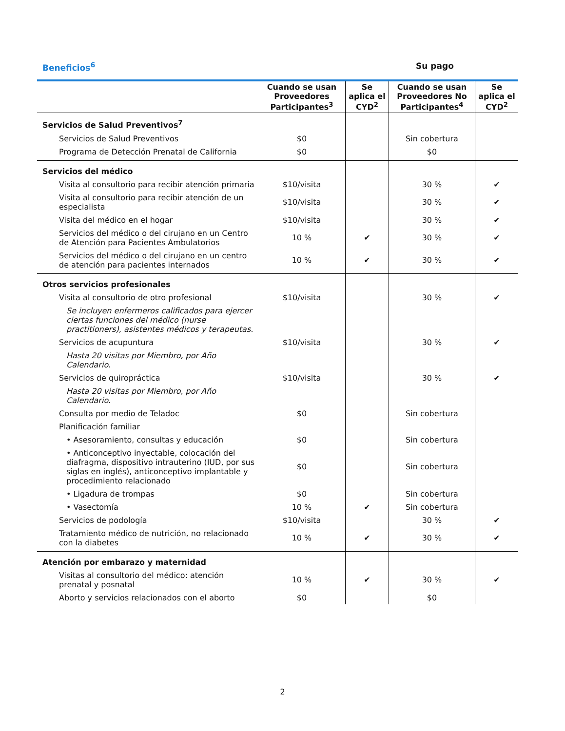Beneficios<sup>6</sup> Su pago
| | Cuando se usan Proveedores Participantes<sup>3</sup> | Se aplica el CYD<sup>2</sup> | Cuando se usan Proveedores No Participantes<sup>4</sup> | Se aplica el CYD<sup>2</sup> |
| --- | --- | --- | --- | --- |
| Servicios de Salud Preventivos<sup>7</sup> | | | | |
| Servicios de Salud Preventivos | $0 | | Sin cobertura | |
| Programa de Detección Prenatal de California | $0 | | $0 | |
| Servicios del médico | | | | |
| Visita al consultorio para recibir atención primaria | $10/visita | | 30 % | ✔ |
| Visita al consultorio para recibir atención de un especialista | $10/visita | | 30 % | ✔ |
| Visita del médico en el hogar | $10/visita | | 30 % | ✔ |
| Servicios del médico o del cirujano en un Centro de Atención para Pacientes Ambulatorios | 10 % | ✔ | 30 % | ✔ |
| Servicios del médico o del cirujano en un centro de atención para pacientes internados | 10 % | ✔ | 30 % | ✔ |
| Otros servicios profesionales | | | | |
| Visita al consultorio de otro profesional | $10/visita | | 30 % | ✔ |
| Se incluyen enfermeros calificados para ejercer ciertas funciones del médico (nurse practitioners), asistentes médicos y terapeutas. | | | | |
| Servicios de acupuntura | $10/visita | | 30 % | ✔ |
| Hasta 20 visitas por Miembro, por Año Calendario. | | | | |
| Servicios de quiropráctica | $10/visita | | 30 % | ✔ |
| Hasta 20 visitas por Miembro, por Año Calendario. | | | | |
| Consulta por medio de Teladoc | $0 | | Sin cobertura | |
| Planificación familiar | | | | |
| • Asesoramiento, consultas y educación | $0 | | Sin cobertura | |
| • Anticonceptivo inyectable, colocación del diafragma, dispositivo intrauterino (IUD, por sus siglas en inglés), anticonceptivo implantable y procedimiento relacionado | $0 | | Sin cobertura | |
| • Ligadura de trompas | $0 | | Sin cobertura | |
| • Vasectomía | 10 % | ✔ | Sin cobertura | |
| Servicios de podología | $10/visita | | 30 % | ✔ |
| Tratamiento médico de nutrición, no relacionado con la diabetes | 10 % | ✔ | 30 % | ✔ |
| Atención por embarazo y maternidad | | | | |
| Visitas al consultorio del médico: atención prenatal y posnatal | 10 % | ✔ | 30 % | ✔ |
| Aborto y servicios relacionados con el aborto | $0 | | $0 | |
2